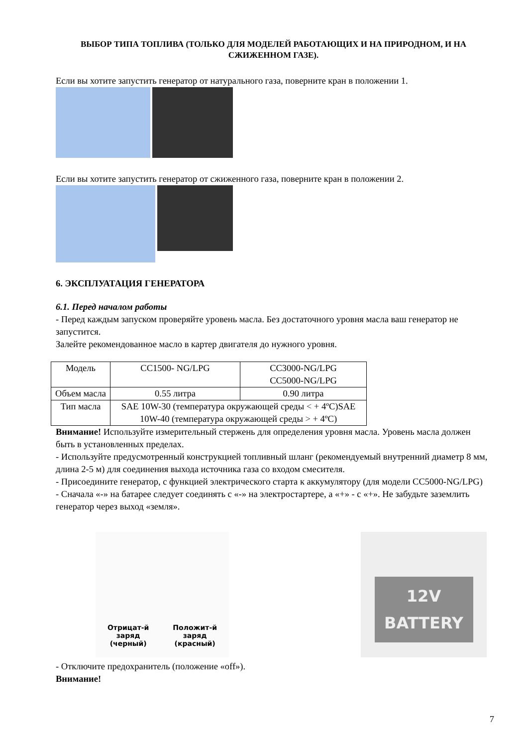ВЫБОР ТИПА ТОПЛИВА (ТОЛЬКО ДЛЯ МОДЕЛЕЙ РАБОТАЮЩИХ И НА ПРИРОДНОМ, И НА СЖИЖЕННОМ ГАЗЕ).
Если вы хотите запустить генератор от натурального газа, поверните кран в положении 1.
Если вы хотите запустить генератор от сжиженного газа, поверните кран в положении 2.
6. ЭКСПЛУАТАЦИЯ ГЕНЕРАТОРА
6.1. Перед началом работы
- Перед каждым запуском проверяйте уровень масла. Без достаточного уровня масла ваш генератор не запустится.
Залейте рекомендованное масло в картер двигателя до нужного уровня.
| Модель | CC1500- NG/LPG | CC3000-NG/LPG CC5000-NG/LPG |
| Объем масла | 0.55 литра | 0.90 литра |
| Тип масла | SAE 10W-30 (температура окружающей среды < + 4ºC)SAE 10W-40 (температура окружающей среды > + 4ºC) | |
Внимание! Используйте измерительный стержень для определения уровня масла. Уровень масла должен быть в установленных пределах.
- Используйте предусмотренный конструкцией топливный шланг (рекомендуемый внутренний диаметр 8 мм, длина 2-5 м) для соединения выхода источника газа со входом смесителя.
- Присоедините генератор, с функцией электрического старта к аккумулятору (для модели CC5000-NG/LPG)
- Сначала «-» на батарее следует соединять с «-» на электростартере, а «+» - с «+». Не забудьте заземлить генератор через выход «земля».
Отрицат-й
заряд
(черный)
Положит-й
заряд
(красный)
12V
BATTERY
- Отключите предохранитель (положение «off»).
Внимание!
7